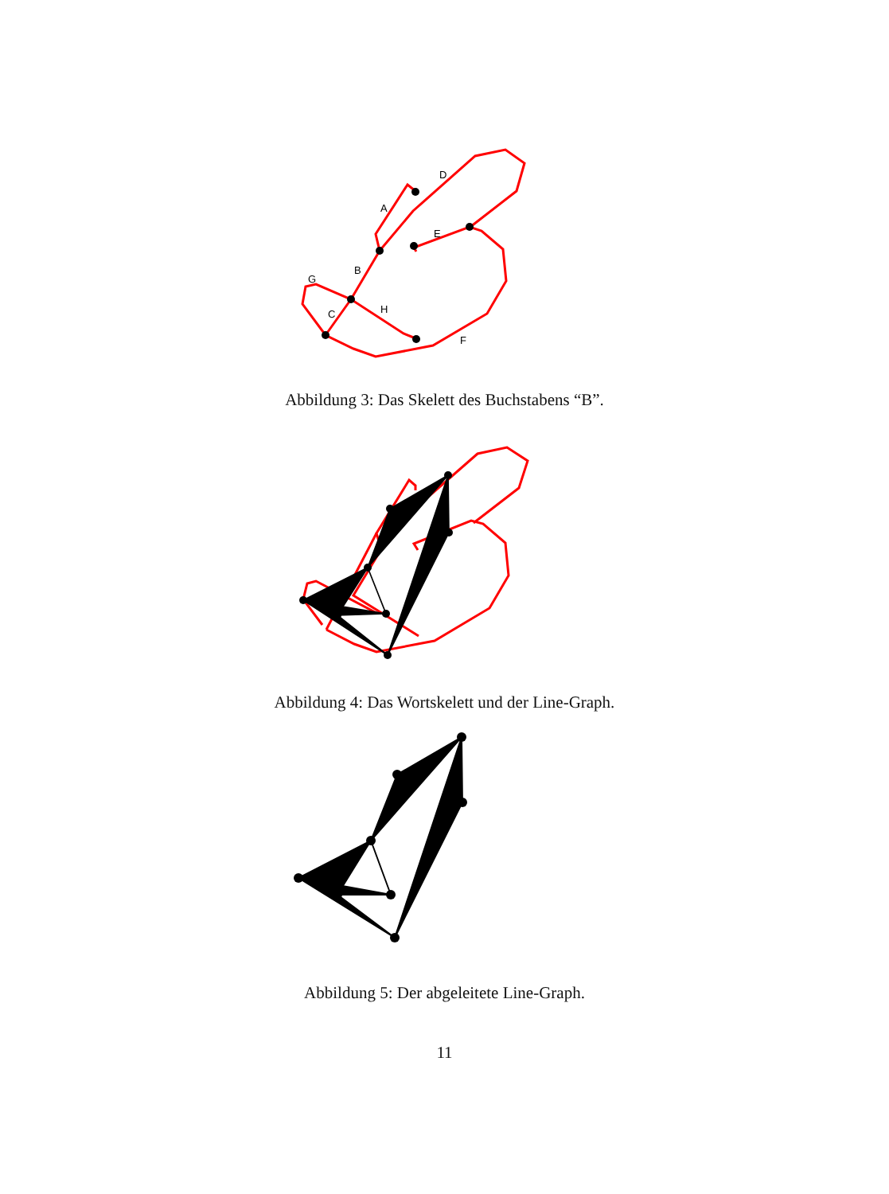A
D
E
B
G
C
H
F
Abbildung 3: Das Skelett des Buchstabens “B”.
Abbildung 4: Das Wortskelett und der Line-Graph.
Abbildung 5: Der abgeleitete Line-Graph.
11